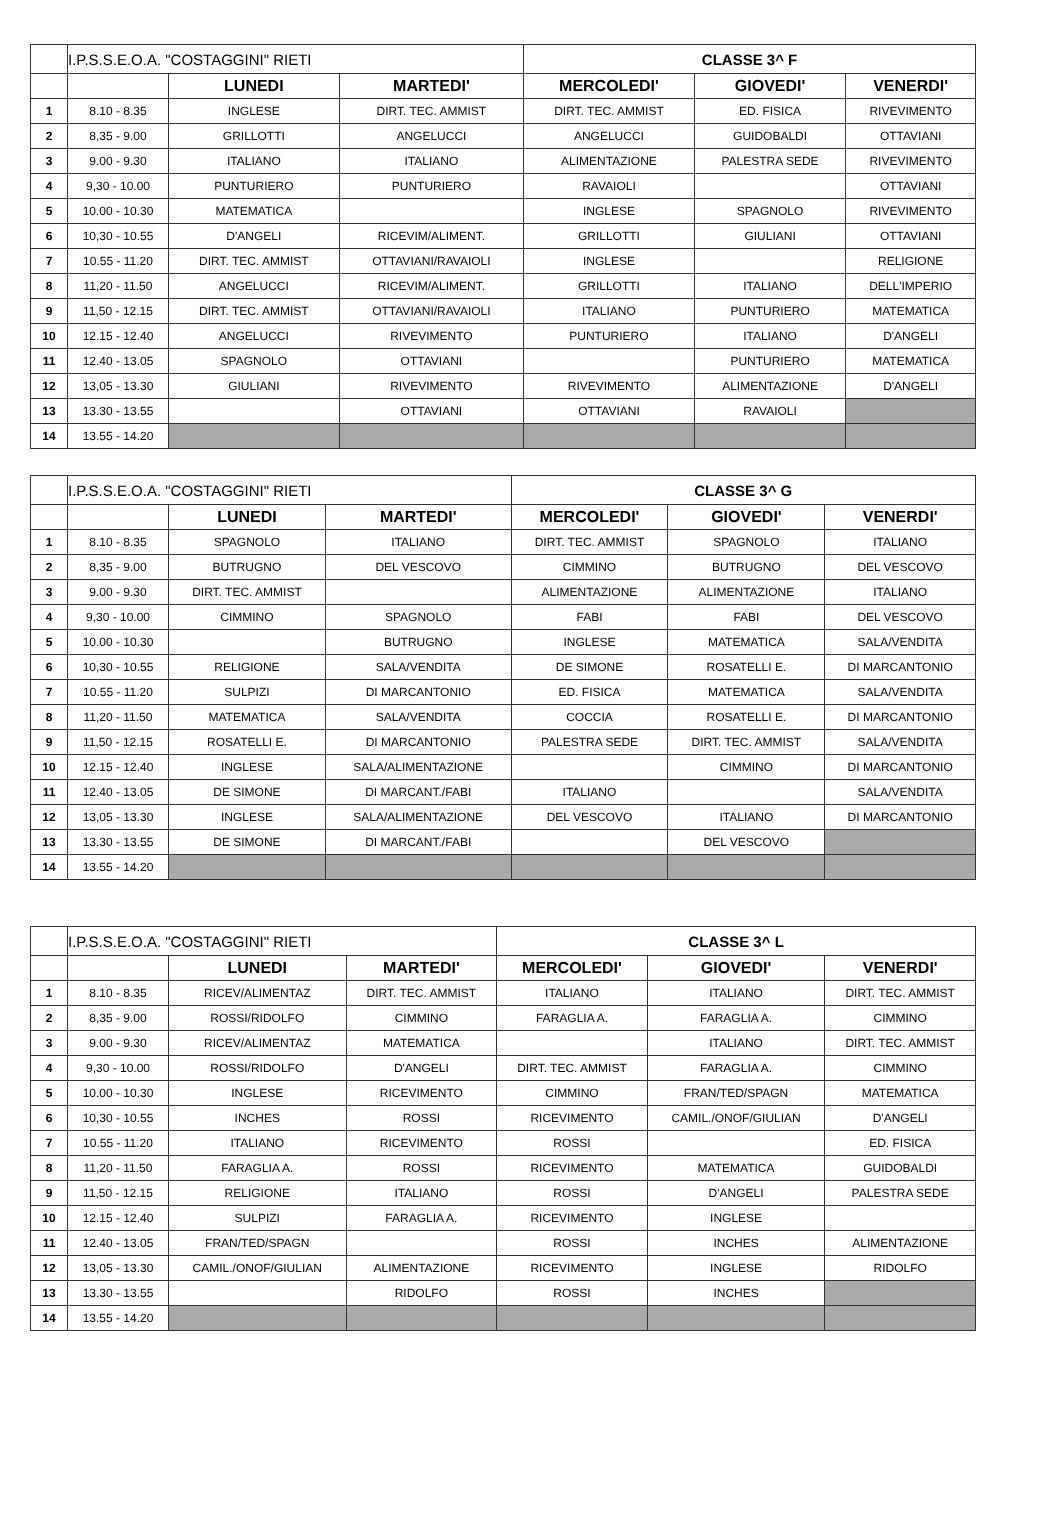| | I.P.S.S.E.O.A. "COSTAGGINI" RIETI | | | CLASSE 3^ F | | |
| | | LUNEDI | MARTEDI' | MERCOLEDI' | GIOVEDI' | VENERDI' |
| 1 | 8.10 - 8.35 | INGLESE | DIRT. TEC. AMMIST | DIRT. TEC. AMMIST | ED. FISICA | RIVEVIMENTO |
| 2 | 8,35 - 9.00 | GRILLOTTI | ANGELUCCI | ANGELUCCI | GUIDOBALDI | OTTAVIANI |
| 3 | 9.00 - 9.30 | ITALIANO | ITALIANO | ALIMENTAZIONE | PALESTRA SEDE | RIVEVIMENTO |
| 4 | 9,30 - 10.00 | PUNTURIERO | PUNTURIERO | RAVAIOLI | | OTTAVIANI |
| 5 | 10.00 - 10.30 | MATEMATICA | | INGLESE | SPAGNOLO | RIVEVIMENTO |
| 6 | 10,30 - 10.55 | D'ANGELI | RICEVIM/ALIMENT. | GRILLOTTI | GIULIANI | OTTAVIANI |
| 7 | 10.55 - 11.20 | DIRT. TEC. AMMIST | OTTAVIANI/RAVAIOLI | INGLESE | | RELIGIONE |
| 8 | 11,20 - 11.50 | ANGELUCCI | RICEVIM/ALIMENT. | GRILLOTTI | ITALIANO | DELL'IMPERIO |
| 9 | 11,50 - 12.15 | DIRT. TEC. AMMIST | OTTAVIANI/RAVAIOLI | ITALIANO | PUNTURIERO | MATEMATICA |
| 10 | 12.15 - 12.40 | ANGELUCCI | RIVEVIMENTO | PUNTURIERO | ITALIANO | D'ANGELI |
| 11 | 12.40 - 13.05 | SPAGNOLO | OTTAVIANI | | PUNTURIERO | MATEMATICA |
| 12 | 13,05 - 13.30 | GIULIANI | RIVEVIMENTO | RIVEVIMENTO | ALIMENTAZIONE | D'ANGELI |
| 13 | 13.30 - 13.55 | | OTTAVIANI | OTTAVIANI | RAVAIOLI | |
| 14 | 13.55 - 14.20 | | | | | |
| | I.P.S.S.E.O.A. "COSTAGGINI" RIETI | | | CLASSE 3^ G | | |
| | | LUNEDI | MARTEDI' | MERCOLEDI' | GIOVEDI' | VENERDI' |
| 1 | 8.10 - 8.35 | SPAGNOLO | ITALIANO | DIRT. TEC. AMMIST | SPAGNOLO | ITALIANO |
| 2 | 8,35 - 9.00 | BUTRUGNO | DEL VESCOVO | CIMMINO | BUTRUGNO | DEL VESCOVO |
| 3 | 9.00 - 9.30 | DIRT. TEC. AMMIST | | ALIMENTAZIONE | ALIMENTAZIONE | ITALIANO |
| 4 | 9,30 - 10.00 | CIMMINO | SPAGNOLO | FABI | FABI | DEL VESCOVO |
| 5 | 10.00 - 10.30 | | BUTRUGNO | INGLESE | MATEMATICA | SALA/VENDITA |
| 6 | 10,30 - 10.55 | RELIGIONE | SALA/VENDITA | DE SIMONE | ROSATELLI E. | DI MARCANTONIO |
| 7 | 10.55 - 11.20 | SULPIZI | DI MARCANTONIO | ED. FISICA | MATEMATICA | SALA/VENDITA |
| 8 | 11,20 - 11.50 | MATEMATICA | SALA/VENDITA | COCCIA | ROSATELLI E. | DI MARCANTONIO |
| 9 | 11,50 - 12.15 | ROSATELLI E. | DI MARCANTONIO | PALESTRA SEDE | DIRT. TEC. AMMIST | SALA/VENDITA |
| 10 | 12.15 - 12.40 | INGLESE | SALA/ALIMENTAZIONE | | CIMMINO | DI MARCANTONIO |
| 11 | 12.40 - 13.05 | DE SIMONE | DI MARCANT./FABI | ITALIANO | | SALA/VENDITA |
| 12 | 13,05 - 13.30 | INGLESE | SALA/ALIMENTAZIONE | DEL VESCOVO | ITALIANO | DI MARCANTONIO |
| 13 | 13.30 - 13.55 | DE SIMONE | DI MARCANT./FABI | | DEL VESCOVO | |
| 14 | 13.55 - 14.20 | | | | | |
| | I.P.S.S.E.O.A. "COSTAGGINI" RIETI | | | CLASSE 3^ L | | |
| | | LUNEDI | MARTEDI' | MERCOLEDI' | GIOVEDI' | VENERDI' |
| 1 | 8.10 - 8.35 | RICEV/ALIMENTAZ | DIRT. TEC. AMMIST | ITALIANO | ITALIANO | DIRT. TEC. AMMIST |
| 2 | 8,35 - 9.00 | ROSSI/RIDOLFO | CIMMINO | FARAGLIA A. | FARAGLIA A. | CIMMINO |
| 3 | 9.00 - 9.30 | RICEV/ALIMENTAZ | MATEMATICA | | ITALIANO | DIRT. TEC. AMMIST |
| 4 | 9,30 - 10.00 | ROSSI/RIDOLFO | D'ANGELI | DIRT. TEC. AMMIST | FARAGLIA A. | CIMMINO |
| 5 | 10.00 - 10.30 | INGLESE | RICEVIMENTO | CIMMINO | FRAN/TED/SPAGN | MATEMATICA |
| 6 | 10,30 - 10.55 | INCHES | ROSSI | RICEVIMENTO | CAMIL./ONOF/GIULIAN | D'ANGELI |
| 7 | 10.55 - 11.20 | ITALIANO | RICEVIMENTO | ROSSI | | ED. FISICA |
| 8 | 11,20 - 11.50 | FARAGLIA A. | ROSSI | RICEVIMENTO | MATEMATICA | GUIDOBALDI |
| 9 | 11,50 - 12.15 | RELIGIONE | ITALIANO | ROSSI | D'ANGELI | PALESTRA SEDE |
| 10 | 12.15 - 12.40 | SULPIZI | FARAGLIA A. | RICEVIMENTO | INGLESE | |
| 11 | 12.40 - 13.05 | FRAN/TED/SPAGN | | ROSSI | INCHES | ALIMENTAZIONE |
| 12 | 13,05 - 13.30 | CAMIL./ONOF/GIULIAN | ALIMENTAZIONE | RICEVIMENTO | INGLESE | RIDOLFO |
| 13 | 13.30 - 13.55 | | RIDOLFO | ROSSI | INCHES | |
| 14 | 13.55 - 14.20 | | | | | |